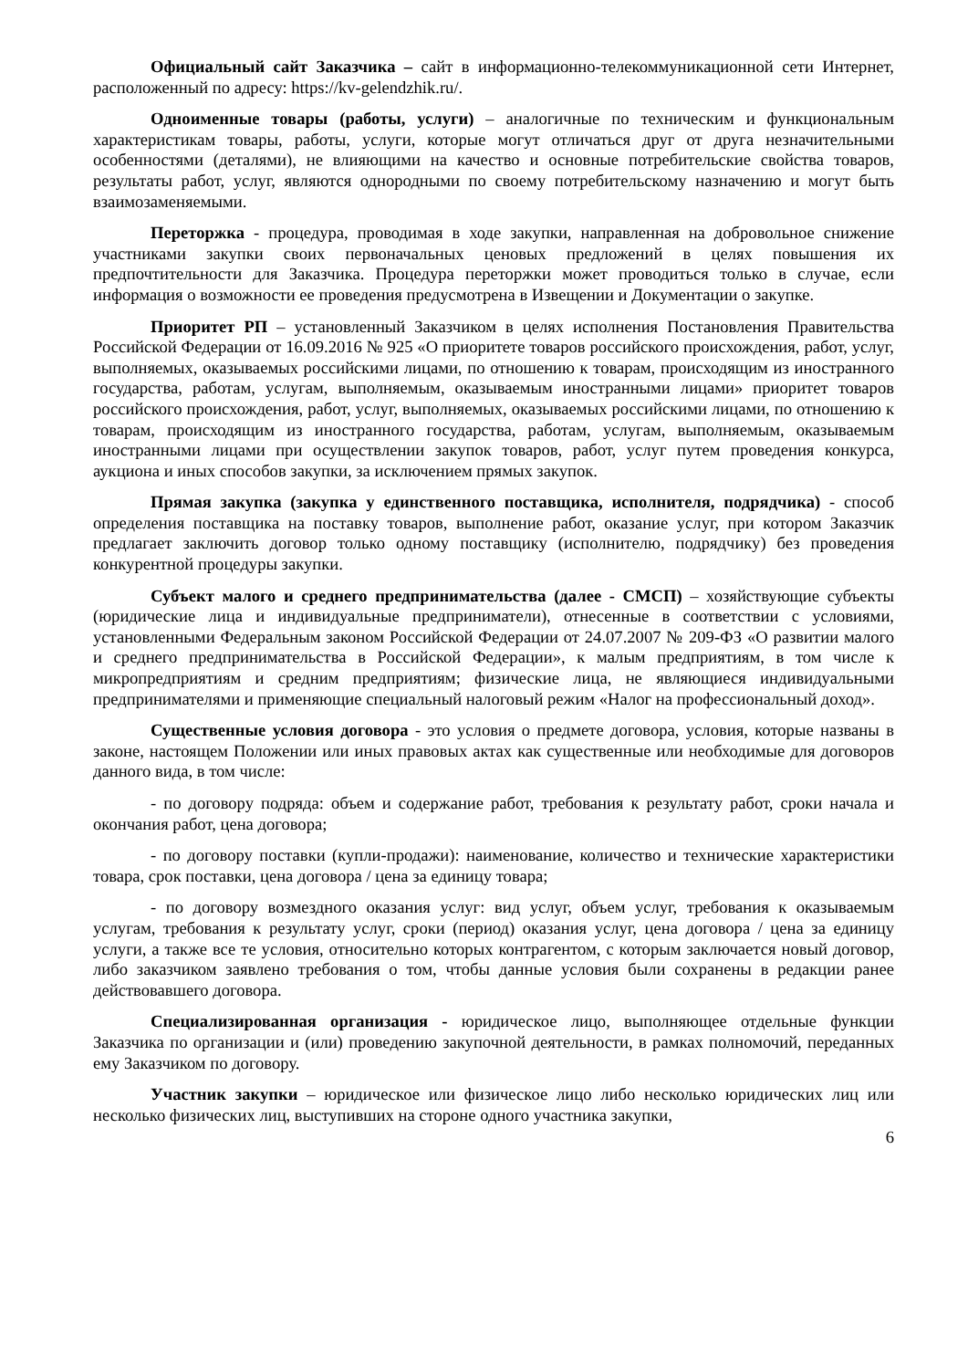Официальный сайт Заказчика – сайт в информационно-телекоммуникационной сети Интернет, расположенный по адресу: https://kv-gelendzhik.ru/.
Одноименные товары (работы, услуги) – аналогичные по техническим и функциональным характеристикам товары, работы, услуги, которые могут отличаться друг от друга незначительными особенностями (деталями), не влияющими на качество и основные потребительские свойства товаров, результаты работ, услуг, являются однородными по своему потребительскому назначению и могут быть взаимозаменяемыми.
Переторжка - процедура, проводимая в ходе закупки, направленная на добровольное снижение участниками закупки своих первоначальных ценовых предложений в целях повышения их предпочтительности для Заказчика. Процедура переторжки может проводиться только в случае, если информация о возможности ее проведения предусмотрена в Извещении и Документации о закупке.
Приоритет РП – установленный Заказчиком в целях исполнения Постановления Правительства Российской Федерации от 16.09.2016 № 925 «О приоритете товаров российского происхождения, работ, услуг, выполняемых, оказываемых российскими лицами, по отношению к товарам, происходящим из иностранного государства, работам, услугам, выполняемым, оказываемым иностранными лицами» приоритет товаров российского происхождения, работ, услуг, выполняемых, оказываемых российскими лицами, по отношению к товарам, происходящим из иностранного государства, работам, услугам, выполняемым, оказываемым иностранными лицами при осуществлении закупок товаров, работ, услуг путем проведения конкурса, аукциона и иных способов закупки, за исключением прямых закупок.
Прямая закупка (закупка у единственного поставщика, исполнителя, подрядчика) - способ определения поставщика на поставку товаров, выполнение работ, оказание услуг, при котором Заказчик предлагает заключить договор только одному поставщику (исполнителю, подрядчику) без проведения конкурентной процедуры закупки.
Субъект малого и среднего предпринимательства (далее - СМСП) – хозяйствующие субъекты (юридические лица и индивидуальные предприниматели), отнесенные в соответствии с условиями, установленными Федеральным законом Российской Федерации от 24.07.2007 № 209-ФЗ «О развитии малого и среднего предпринимательства в Российской Федерации», к малым предприятиям, в том числе к микропредприятиям и средним предприятиям; физические лица, не являющиеся индивидуальными предпринимателями и применяющие специальный налоговый режим «Налог на профессиональный доход».
Существенные условия договора - это условия о предмете договора, условия, которые названы в законе, настоящем Положении или иных правовых актах как существенные или необходимые для договоров данного вида, в том числе:
- по договору подряда: объем и содержание работ, требования к результату работ, сроки начала и окончания работ, цена договора;
- по договору поставки (купли-продажи): наименование, количество и технические характеристики товара, срок поставки, цена договора / цена за единицу товара;
- по договору возмездного оказания услуг: вид услуг, объем услуг, требования к оказываемым услугам, требования к результату услуг, сроки (период) оказания услуг, цена договора / цена за единицу услуги, а также все те условия, относительно которых контрагентом, с которым заключается новый договор, либо заказчиком заявлено требования о том, чтобы данные условия были сохранены в редакции ранее действовавшего договора.
Специализированная организация - юридическое лицо, выполняющее отдельные функции Заказчика по организации и (или) проведению закупочной деятельности, в рамках полномочий, переданных ему Заказчиком по договору.
Участник закупки – юридическое или физическое лицо либо несколько юридических лиц или несколько физических лиц, выступивших на стороне одного участника закупки,
6